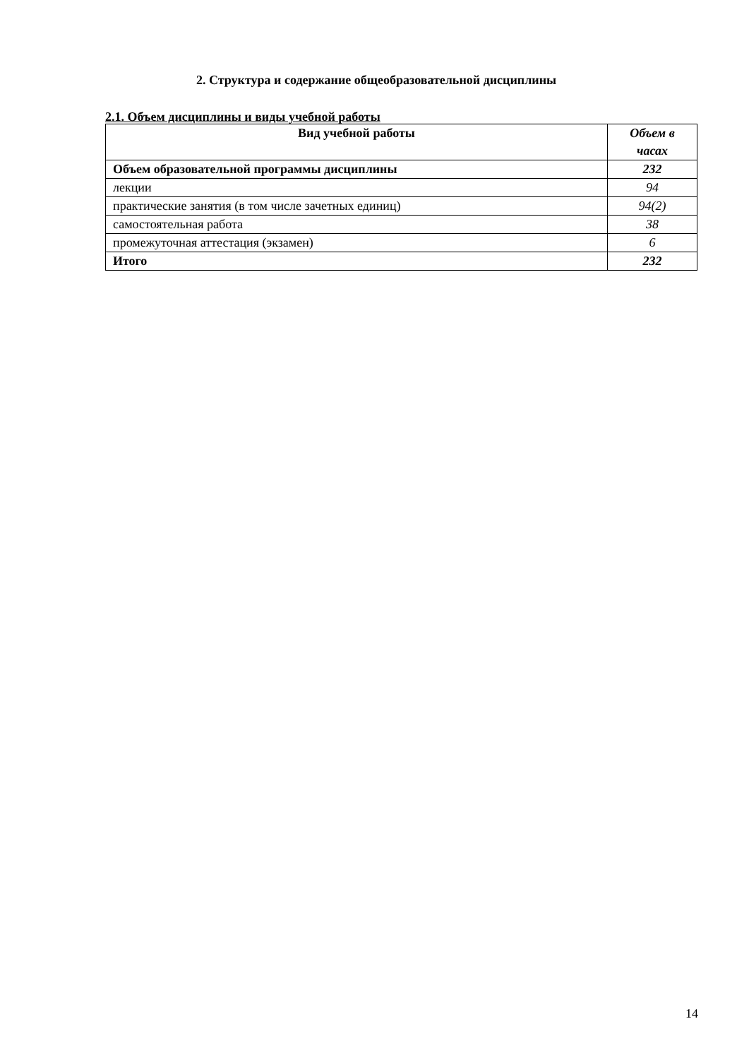2. Структура и содержание общеобразовательной дисциплины
2.1. Объем дисциплины и виды учебной работы
| Вид учебной работы | Объем в часах |
| --- | --- |
| Объем образовательной программы дисциплины | 232 |
| лекции | 94 |
| практические занятия (в том числе зачетных единиц) | 94(2) |
| самостоятельная работа | 38 |
| промежуточная аттестация (экзамен) | 6 |
| Итого | 232 |
14